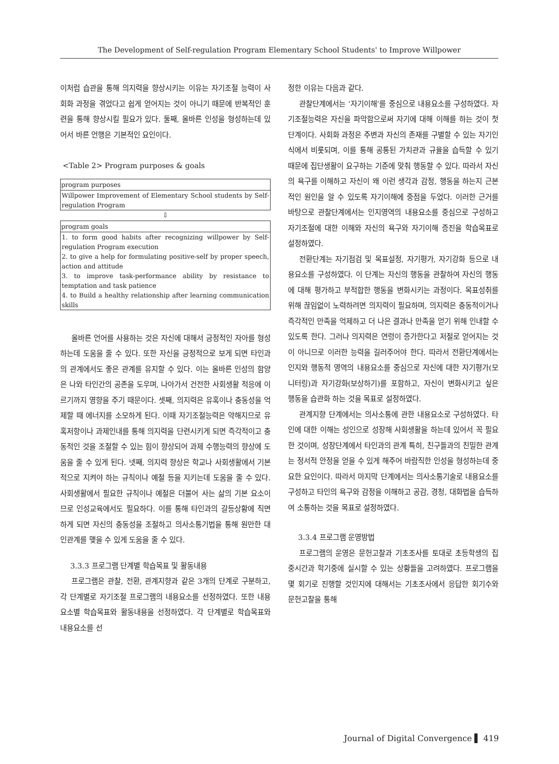The Development of Self-regulation Program Elementary School Students' to Improve Willpower
이처럼 습관을 통해 의지력을 향상시키는 이유는 자기조절 능력이 사회화 과정을 겪었다고 쉽게 얻어지는 것이 아니기 때문에 반복적인 훈련을 통해 향상시킬 필요가 있다. 둘째, 올바른 인성을 형성하는데 있어서 바른 언행은 기본적인 요인이다.
<Table 2> Program purposes & goals
| program purposes |
| --- |
| Willpower Improvement of Elementary School students by Self-regulation Program |
⇩
| program goals |
| --- |
| 1. to form good habits after recognizing willpower by Self-regulation Program execution 2. to give a help for formulating positive-self by proper speech, action and attitude 3. to improve task-performance ability by resistance to temptation and task patience 4. to Build a healthy relationship after learning communication skills |
올바른 언어를 사용하는 것은 자신에 대해서 긍정적인 자아를 형성하는데 도움을 줄 수 있다. 또한 자신을 긍정적으로 보게 되면 타인과의 관계에서도 좋은 관계를 유지할 수 있다. 이는 올바른 인성의 함양은 나와 타인간의 공존을 도우며, 나아가서 건전한 사회생활 적응에 이르기까지 영향을 주기 때문이다. 셋째, 의지력은 유혹이나 충동성을 억제할 때 에너지를 소모하게 된다. 이때 자기조절능력은 약해지므로 유혹저항이나 과제인내를 통해 의지력을 단련시키게 되면 즉각적이고 충동적인 것을 조절할 수 있는 힘이 향상되어 과제 수행능력의 향상에 도움을 줄 수 있게 된다. 넷째, 의지력 향상은 학교나 사회생활에서 기본적으로 지켜야 하는 규칙이나 예절 등을 지키는데 도움을 줄 수 있다. 사회생활에서 필요한 규칙이나 예절은 더불어 사는 삶의 기본 요소이므로 인성교육에서도 필요하다. 이를 통해 타인과의 갈등상황에 직면하게 되면 자신의 충동성을 조절하고 의사소통기법을 통해 원만한 대인관계를 맺을 수 있게 도움을 줄 수 있다.
3.3.3 프로그램 단계별 학습목표 및 활동내용
프로그램은 관찰, 전환, 관계지향과 같은 3개의 단계로 구분하고, 각 단계별로 자기조절 프로그램의 내용요소를 선정하였다. 또한 내용요소별 학습목표와 활동내용을 선정하였다. 각 단계별로 학습목표와 내용요소를 선
정한 이유는 다음과 같다.
관찰단계에서는 ‘자기이해’를 중심으로 내용요소를 구성하였다. 자기조절능력은 자신을 파악함으로써 자기에 대해 이해를 하는 것이 첫 단계이다. 사회화 과정은 주변과 자신의 존재를 구별할 수 있는 자기인식에서 비롯되며, 이를 통해 공통된 가치관과 규율을 습득할 수 있기 때문에 집단생활이 요구하는 기준에 맞춰 행동할 수 있다. 따라서 자신의 욕구를 이해하고 자신이 왜 이런 생각과 감정, 행동을 하는지 근본적인 원인을 알 수 있도록 자기이해에 중점을 두었다. 이러한 근거를 바탕으로 관찰단계에서는 인지영역의 내용요소를 중심으로 구성하고 자기조절에 대한 이해와 자신의 욕구와 자기이해 증진을 학습목표로 설정하였다.
전환단계는 자기점검 및 목표설정, 자기평가, 자기강화 등으로 내용요소를 구성하였다. 이 단계는 자신의 행동을 관찰하여 자신의 행동에 대해 평가하고 부적합한 행동을 변화시키는 과정이다. 목표성취를 위해 끊임없이 노력하려면 의지력이 필요하며, 의지력은 충동적이거나 즉각적인 만족을 억제하고 더 나은 결과나 만족을 얻기 위해 인내할 수 있도록 한다. 그러나 의지력은 연령이 증가한다고 저절로 얻어지는 것이 아니므로 이러한 능력을 길러주어야 한다. 따라서 전환단계에서는 인지와 행동적 영역의 내용요소를 중심으로 자신에 대한 자기평가(모니터링)과 자기강화(보상하기)를 포함하고, 자신이 변화시키고 싶은 행동을 습관화 하는 것을 목표로 설정하였다.
관계지향 단계에서는 의사소통에 관한 내용요소로 구성하였다. 타인에 대한 이해는 성인으로 성장해 사회생활을 하는데 있어서 꼭 필요한 것이며, 성장단계에서 타인과의 관계 특히, 친구들과의 친밀한 관계는 정서적 안정을 얻을 수 있게 해주어 바람직한 인성을 형성하는데 중요한 요인이다. 따라서 마지막 단계에서는 의사소통기술로 내용요소를 구성하고 타인의 욕구와 감정을 이해하고 공감, 경청, 대화법을 습득하여 소통하는 것을 목표로 설정하였다.
3.3.4 프로그램 운영방법
프로그램의 운영은 문헌고찰과 기초조사를 토대로 초등학생의 집중시간과 학기중에 실시할 수 있는 상황들을 고려하였다. 프로그램을 몇 회기로 진행할 것인지에 대해서는 기초조사에서 응답한 회기수와 문헌고찰을 통해
Journal of Digital Convergence ▌ 419